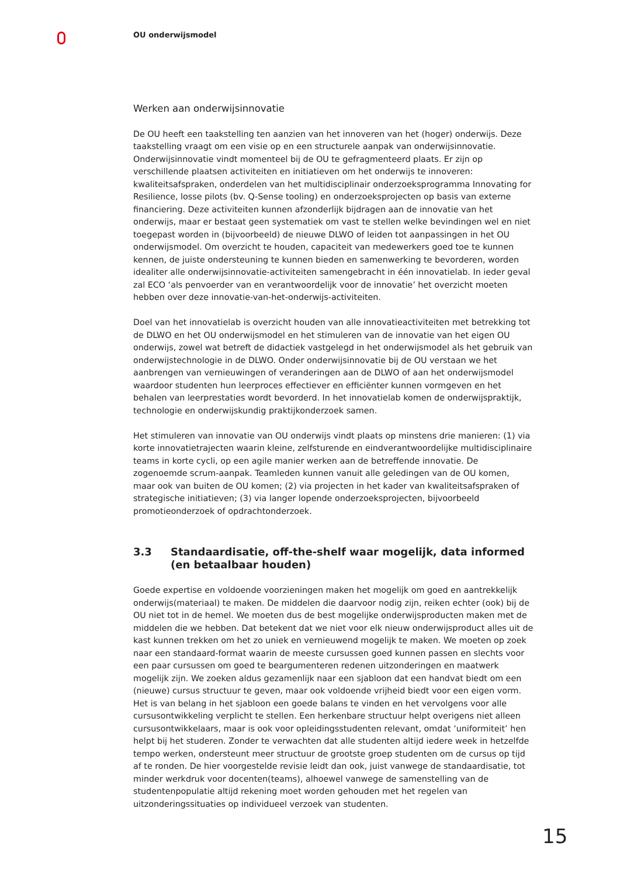OU onderwijsmodel
Werken aan onderwijsinnovatie
De OU heeft een taakstelling ten aanzien van het innoveren van het (hoger) onderwijs. Deze taakstelling vraagt om een visie op en een structurele aanpak van onderwijsinnovatie. Onderwijsinnovatie vindt momenteel bij de OU te gefragmenteerd plaats. Er zijn op verschillende plaatsen activiteiten en initiatieven om het onderwijs te innoveren: kwaliteitsafspraken, onderdelen van het multidisciplinair onderzoeksprogramma Innovating for Resilience, losse pilots (bv. Q-Sense tooling) en onderzoeksprojecten op basis van externe financiering. Deze activiteiten kunnen afzonderlijk bijdragen aan de innovatie van het onderwijs, maar er bestaat geen systematiek om vast te stellen welke bevindingen wel en niet toegepast worden in (bijvoorbeeld) de nieuwe DLWO of leiden tot aanpassingen in het OU onderwijsmodel. Om overzicht te houden, capaciteit van medewerkers goed toe te kunnen kennen, de juiste ondersteuning te kunnen bieden en samenwerking te bevorderen, worden idealiter alle onderwijsinnovatie-activiteiten samengebracht in één innovatielab. In ieder geval zal ECO ‘als penvoerder van en verantwoordelijk voor de innovatie’ het overzicht moeten hebben over deze innovatie-van-het-onderwijs-activiteiten.
Doel van het innovatielab is overzicht houden van alle innovatieactiviteiten met betrekking tot de DLWO en het OU onderwijsmodel en het stimuleren van de innovatie van het eigen OU onderwijs, zowel wat betreft de didactiek vastgelegd in het onderwijsmodel als het gebruik van onderwijstechnologie in de DLWO. Onder onderwijsinnovatie bij de OU verstaan we het aanbrengen van vernieuwingen of veranderingen aan de DLWO of aan het onderwijsmodel waardoor studenten hun leerproces effectiever en efficiënter kunnen vormgeven en het behalen van leerprestaties wordt bevorderd. In het innovatielab komen de onderwijspraktijk, technologie en onderwijskundig praktijkonderzoek samen.
Het stimuleren van innovatie van OU onderwijs vindt plaats op minstens drie manieren: (1) via korte innovatietrajecten waarin kleine, zelfsturende en eindverantwoordelijke multidisciplinaire teams in korte cycli, op een agile manier werken aan de betreffende innovatie. De zogenoemde scrum-aanpak. Teamleden kunnen vanuit alle geledingen van de OU komen, maar ook van buiten de OU komen; (2) via projecten in het kader van kwaliteitsafspraken of strategische initiatieven; (3) via langer lopende onderzoeksprojecten, bijvoorbeeld promotieonderzoek of opdrachtonderzoek.
3.3 Standaardisatie, off-the-shelf waar mogelijk, data informed (en betaalbaar houden)
Goede expertise en voldoende voorzieningen maken het mogelijk om goed en aantrekkelijk onderwijs(materiaal) te maken. De middelen die daarvoor nodig zijn, reiken echter (ook) bij de OU niet tot in de hemel. We moeten dus de best mogelijke onderwijsproducten maken met de middelen die we hebben. Dat betekent dat we niet voor elk nieuw onderwijsproduct alles uit de kast kunnen trekken om het zo uniek en vernieuwend mogelijk te maken. We moeten op zoek naar een standaard-format waarin de meeste cursussen goed kunnen passen en slechts voor een paar cursussen om goed te beargumenteren redenen uitzonderingen en maatwerk mogelijk zijn. We zoeken aldus gezamenlijk naar een sjabloon dat een handvat biedt om een (nieuwe) cursus structuur te geven, maar ook voldoende vrijheid biedt voor een eigen vorm. Het is van belang in het sjabloon een goede balans te vinden en het vervolgens voor alle cursusontwikkeling verplicht te stellen. Een herkenbare structuur helpt overigens niet alleen cursusontwikkelaars, maar is ook voor opleidingsstudenten relevant, omdat ‘uniformiteit’ hen helpt bij het studeren. Zonder te verwachten dat alle studenten altijd iedere week in hetzelfde tempo werken, ondersteunt meer structuur de grootste groep studenten om de cursus op tijd af te ronden. De hier voorgestelde revisie leidt dan ook, juist vanwege de standaardisatie, tot minder werkdruk voor docenten(teams), alhoewel vanwege de samenstelling van de studentenpopulatie altijd rekening moet worden gehouden met het regelen van uitzonderingssituaties op individueel verzoek van studenten.
15